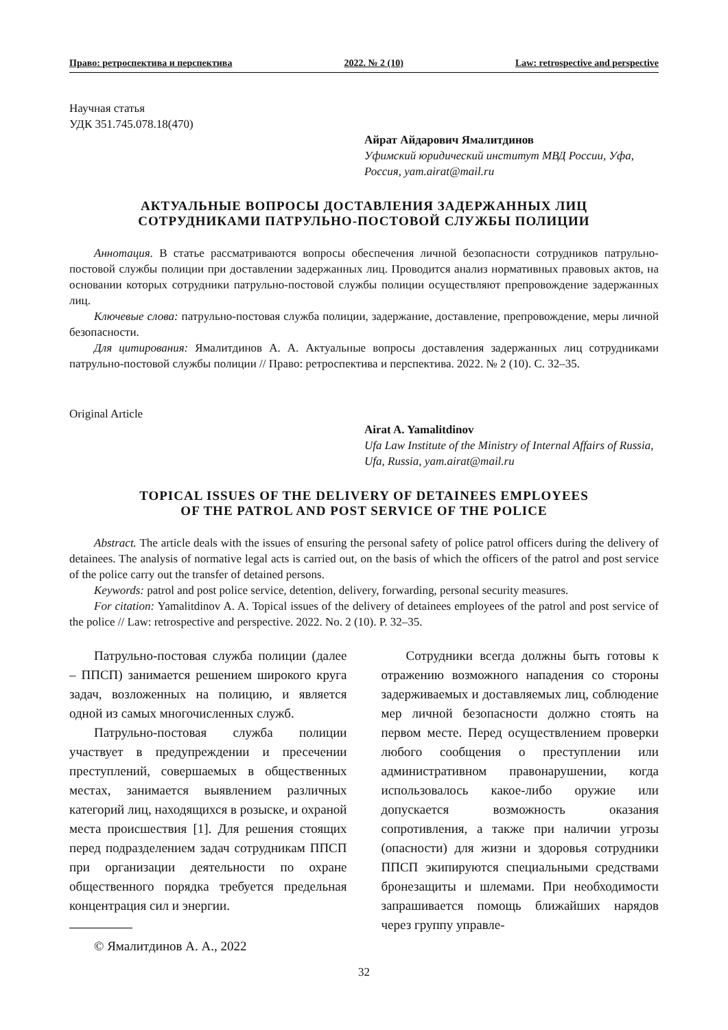Право: ретроспектива и перспектива 2022. № 2 (10) Law: retrospective and perspective
Научная статья
УДК 351.745.078.18(470)
Айрат Айдарович Ямалитдинов
Уфимский юридический институт МВД России, Уфа, Россия, yam.airat@mail.ru
АКТУАЛЬНЫЕ ВОПРОСЫ ДОСТАВЛЕНИЯ ЗАДЕРЖАННЫХ ЛИЦ
СОТРУДНИКАМИ ПАТРУЛЬНО-ПОСТОВОЙ СЛУЖБЫ ПОЛИЦИИ
Аннотация. В статье рассматриваются вопросы обеспечения личной безопасности сотрудников патрульно-постовой службы полиции при доставлении задержанных лиц. Проводится анализ нормативных правовых актов, на основании которых сотрудники патрульно-постовой службы полиции осуществляют препровождение задержанных лиц.
Ключевые слова: патрульно-постовая служба полиции, задержание, доставление, препровождение, меры личной безопасности.
Для цитирования: Ямалитдинов А. А. Актуальные вопросы доставления задержанных лиц сотрудниками патрульно-постовой службы полиции // Право: ретроспектива и перспектива. 2022. № 2 (10). С. 32–35.
Original Article
Airat A. Yamalitdinov
Ufa Law Institute of the Ministry of Internal Affairs of Russia, Ufa, Russia, yam.airat@mail.ru
TOPICAL ISSUES OF THE DELIVERY OF DETAINEES EMPLOYEES
OF THE PATROL AND POST SERVICE OF THE POLICE
Abstract. The article deals with the issues of ensuring the personal safety of police patrol officers during the delivery of detainees. The analysis of normative legal acts is carried out, on the basis of which the officers of the patrol and post service of the police carry out the transfer of detained persons.
Keywords: patrol and post police service, detention, delivery, forwarding, personal security measures.
For citation: Yamalitdinov A. A. Topical issues of the delivery of detainees employees of the patrol and post service of the police // Law: retrospective and perspective. 2022. No. 2 (10). P. 32–35.
Патрульно-постовая служба полиции (далее – ППСП) занимается решением широкого круга задач, возложенных на полицию, и является одной из самых многочисленных служб.
Патрульно-постовая служба полиции участвует в предупреждении и пресечении преступлений, совершаемых в общественных местах, занимается выявлением различных категорий лиц, находящихся в розыске, и охраной места происшествия [1]. Для решения стоящих перед подразделением задач сотрудникам ППСП при организации деятельности по охране общественного порядка требуется предельная концентрация сил и энергии.
© Ямалитдинов А. А., 2022
Сотрудники всегда должны быть готовы к отражению возможного нападения со стороны задерживаемых и доставляемых лиц, соблюдение мер личной безопасности должно стоять на первом месте. Перед осуществлением проверки любого сообщения о преступлении или административном правонарушении, когда использовалось какое-либо оружие или допускается возможность оказания сопротивления, а также при наличии угрозы (опасности) для жизни и здоровья сотрудники ППСП экипируются специальными средствами бронезащиты и шлемами. При необходимости запрашивается помощь ближайших нарядов через группу управле-
32